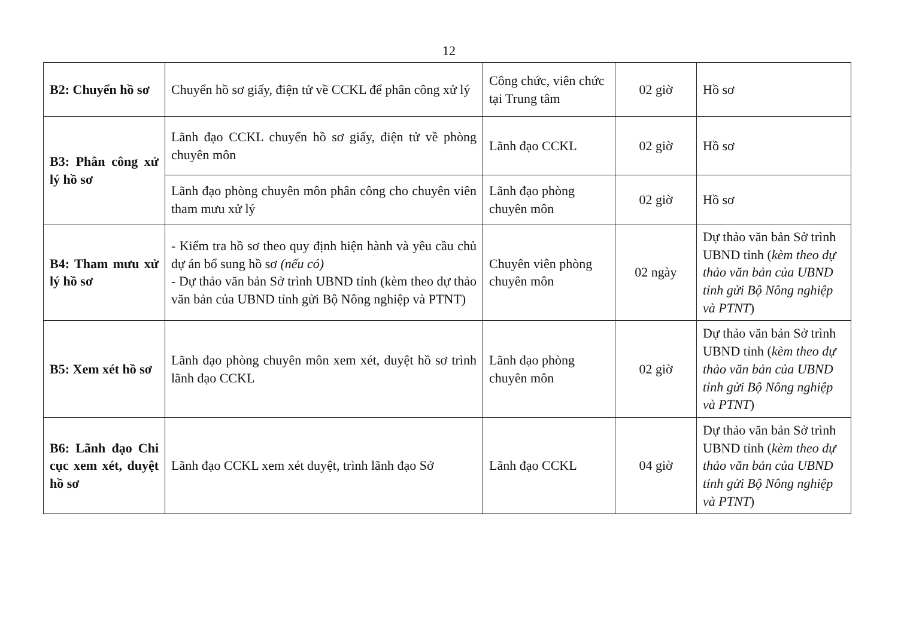12
| B2: Chuyển hồ sơ | Chuyển hồ sơ giấy, điện tử về CCKL để phân công xử lý | Công chức, viên chức tại Trung tâm | 02 giờ | Hồ sơ |
| B3: Phân công xử lý hồ sơ | Lãnh đạo CCKL chuyển hồ sơ giấy, điện tử về phòng chuyên môn | Lãnh đạo CCKL | 02 giờ | Hồ sơ |
| | Lãnh đạo phòng chuyên môn phân công cho chuyên viên tham mưu xử lý | Lãnh đạo phòng chuyên môn | 02 giờ | Hồ sơ |
| B4: Tham mưu xử lý hồ sơ | - Kiểm tra hồ sơ theo quy định hiện hành và yêu cầu chủ dự án bổ sung hồ sơ (nếu có) - Dự thảo văn bản Sở trình UBND tỉnh (kèm theo dự thảo văn bản của UBND tỉnh gửi Bộ Nông nghiệp và PTNT) | Chuyên viên phòng chuyên môn | 02 ngày | Dự thảo văn bản Sở trình UBND tỉnh ( kèm theo dự thảo văn bản của UBND tỉnh gửi Bộ Nông nghiệp và PTNT ) |
| B5: Xem xét hồ sơ | Lãnh đạo phòng chuyên môn xem xét, duyệt hồ sơ trình lãnh đạo CCKL | Lãnh đạo phòng chuyên môn | 02 giờ | Dự thảo văn bản Sở trình UBND tỉnh ( kèm theo dự thảo văn bản của UBND tỉnh gửi Bộ Nông nghiệp và PTNT ) |
| B6: Lãnh đạo Chi cục xem xét, duyệt hồ sơ | Lãnh đạo CCKL xem xét duyệt, trình lãnh đạo Sở | Lãnh đạo CCKL | 04 giờ | Dự thảo văn bản Sở trình UBND tỉnh ( kèm theo dự thảo văn bản của UBND tỉnh gửi Bộ Nông nghiệp và PTNT ) |